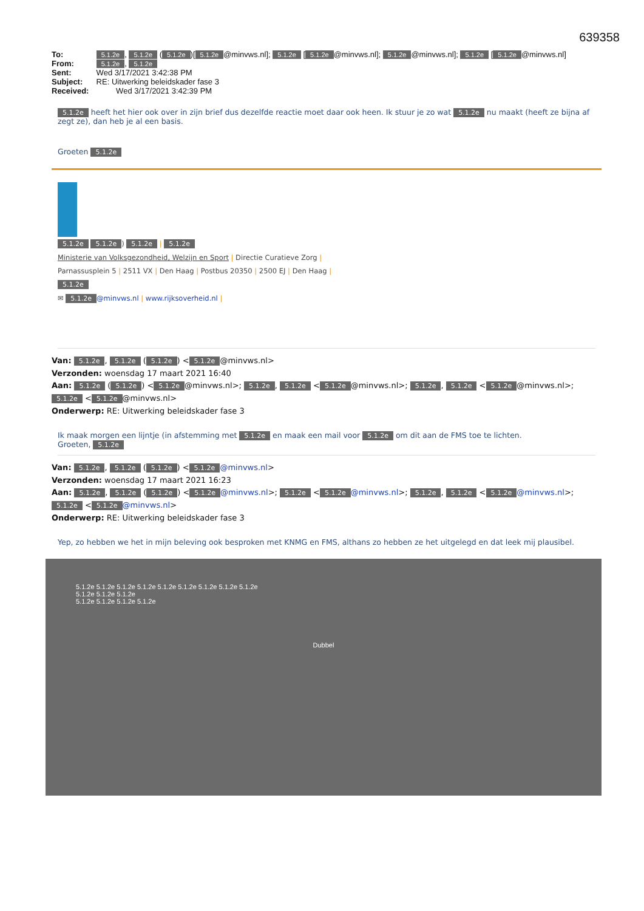639358
To: 5.1.2e, 5.1.2e (5.1.2e)[5.1.2e @minvws.nl]; 5.1.2e [5.1.2e @minvws.nl]; 5.1.2e @minvws.nl]; 5.1.2e [5.1.2e @minvws.nl]
From: 5.1.2e, 5.1.2e
Sent: Wed 3/17/2021 3:42:38 PM
Subject: RE: Uitwerking beleidskader fase 3
Received: Wed 3/17/2021 3:42:39 PM
5.1.2e heeft het hier ook over in zijn brief dus dezelfde reactie moet daar ook heen. Ik stuur je zo wat 5.1.2e nu maakt (heeft ze bijna af zegt ze), dan heb je al een basis.
Groeten 5.1.2e
5.1.2e 5.1.2e) 5.1.2e | 5.1.2e
Ministerie van Volksgezondheid, Welzijn en Sport | Directie Curatieve Zorg |
Parnassusplein 5 | 2511 VX | Den Haag | Postbus 20350 | 2500 EJ | Den Haag |
5.1.2e
✉ 5.1.2e @minvws.nl | www.rijksoverheid.nl |
Van: 5.1.2e, 5.1.2e (5.1.2e) < 5.1.2e @minvws.nl>
Verzonden: woensdag 17 maart 2021 16:40
Aan: 5.1.2e (5.1.2e) < 5.1.2e @minvws.nl>; 5.1.2e, 5.1.2e < 5.1.2e @minvws.nl>; 5.1.2e, 5.1.2e < 5.1.2e @minvws.nl>; 5.1.2e < 5.1.2e @minvws.nl>
Onderwerp: RE: Uitwerking beleidskader fase 3
Ik maak morgen een lijntje (in afstemming met 5.1.2e en maak een mail voor 5.1.2e om dit aan de FMS toe te lichten.
Groeten, 5.1.2e
Van: 5.1.2e, 5.1.2e (5.1.2e) < 5.1.2e @minvws.nl>
Verzonden: woensdag 17 maart 2021 16:23
Aan: 5.1.2e, 5.1.2e (5.1.2e) < 5.1.2e @minvws.nl>; 5.1.2e < 5.1.2e @minvws.nl>; 5.1.2e, 5.1.2e < 5.1.2e @minvws.nl>; 5.1.2e < 5.1.2e @minvws.nl>
Onderwerp: RE: Uitwerking beleidskader fase 3
Yep, zo hebben we het in mijn beleving ook besproken met KNMG en FMS, althans zo hebben ze het uitgelegd en dat leek mij plausibel.
5.1.2e 5.1.2e 5.1.2e 5.1.2e 5.1.2e 5.1.2e 5.1.2e 5.1.2e 5.1.2e
5.1.2e 5.1.2e 5.1.2e
5.1.2e 5.1.2e 5.1.2e 5.1.2e
Dubbel